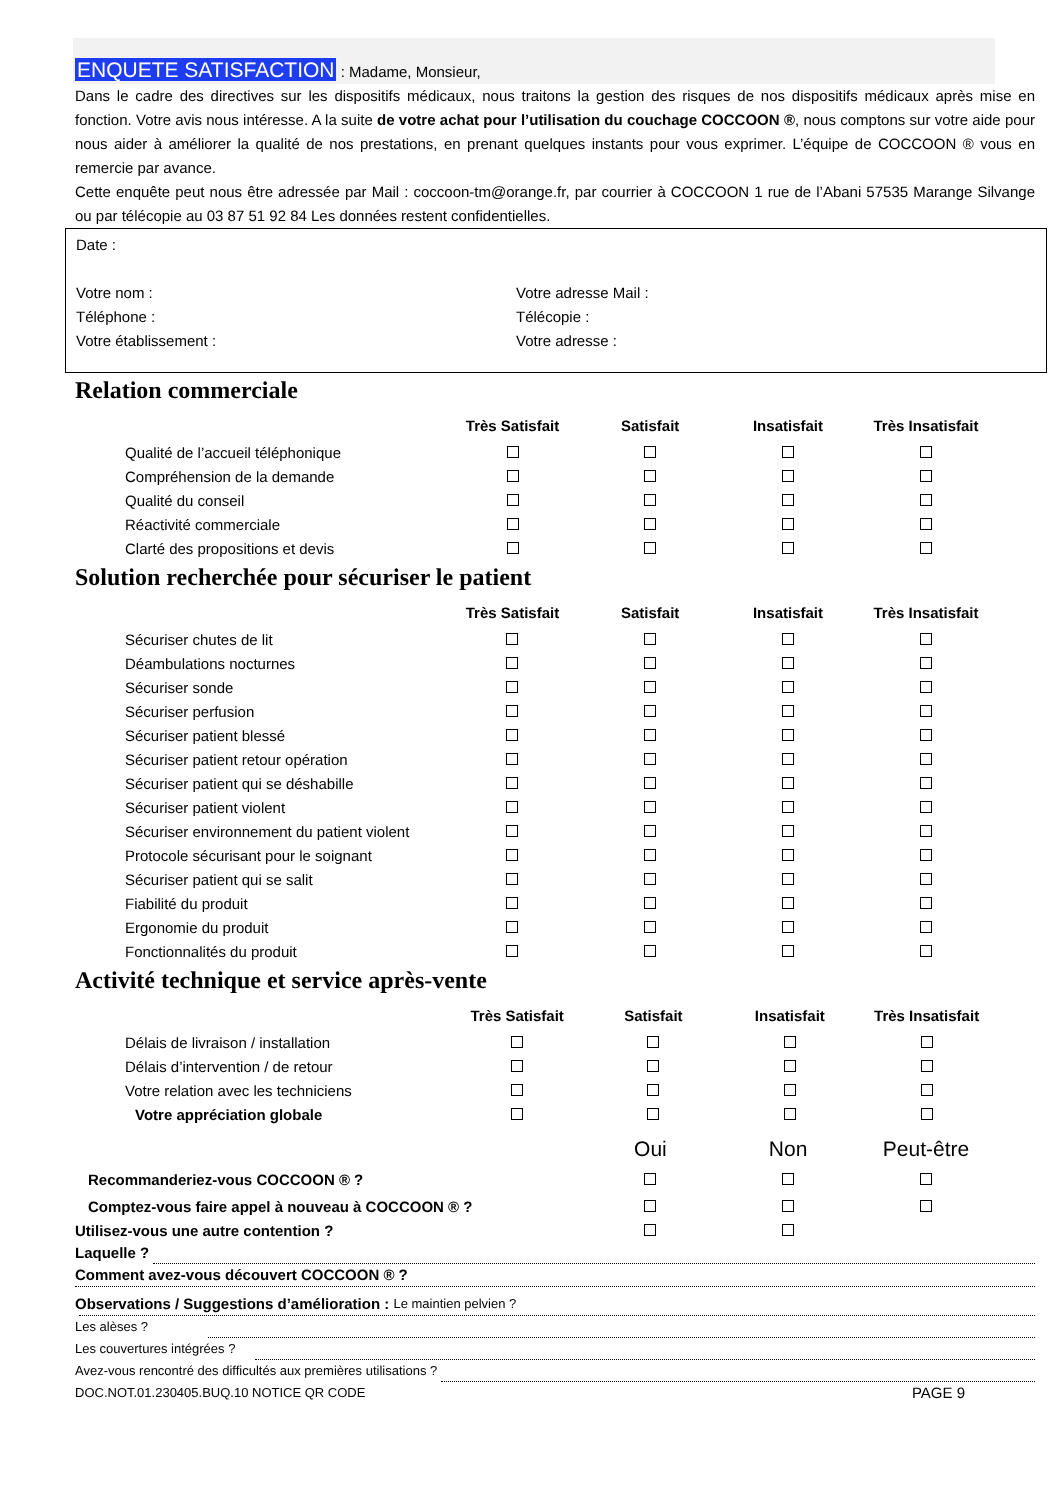ENQUETE SATISFACTION : Madame, Monsieur,
Dans le cadre des directives sur les dispositifs médicaux, nous traitons la gestion des risques de nos dispositifs médicaux après mise en fonction. Votre avis nous intéresse. A la suite de votre achat pour l’utilisation du couchage COCCOON ®, nous comptons sur votre aide pour nous aider à améliorer la qualité de nos prestations, en prenant quelques instants pour vous exprimer. L’équipe de COCCOON ® vous en remercie par avance.
Cette enquête peut nous être adressée par Mail : coccoon-tm@orange.fr, par courrier à COCCOON 1 rue de l’Abani 57535 Marange Silvange ou par télécopie au 03 87 51 92 84 Les données restent confidentielles.
Date :
Votre nom : Votre adresse Mail :
Téléphone : Télécopie :
Votre établissement : Votre adresse :
Relation commerciale
| | Très Satisfait | Satisfait | Insatisfait | Très Insatisfait |
| --- | --- | --- | --- | --- |
| Qualité de l’accueil téléphonique | | | | |
| Compréhension de la demande | | | | |
| Qualité du conseil | | | | |
| Réactivité commerciale | | | | |
| Clarté des propositions et devis | | | | |
Solution recherchée pour sécuriser le patient
| | Très Satisfait | Satisfait | Insatisfait | Très Insatisfait |
| --- | --- | --- | --- | --- |
| Sécuriser chutes de lit | | | | |
| Déambulations nocturnes | | | | |
| Sécuriser sonde | | | | |
| Sécuriser perfusion | | | | |
| Sécuriser patient blessé | | | | |
| Sécuriser patient retour opération | | | | |
| Sécuriser patient qui se déshabille | | | | |
| Sécuriser patient violent | | | | |
| Sécuriser environnement du patient violent | | | | |
| Protocole sécurisant pour le soignant | | | | |
| Sécuriser patient qui se salit | | | | |
| Fiabilité du produit | | | | |
| Ergonomie du produit | | | | |
| Fonctionnalités du produit | | | | |
Activité technique et service après-vente
| | Très Satisfait | Satisfait | Insatisfait | Très Insatisfait |
| --- | --- | --- | --- | --- |
| Délais de livraison / installation | | | | |
| Délais d’intervention / de retour | | | | |
| Votre relation avec les techniciens | | | | |
| Votre appréciation globale | | | | |
| | Oui | Non | Peut-être |
| --- | --- | --- | --- |
| Recommanderiez-vous COCCOON ® ? | | | |
| Comptez-vous faire appel à nouveau à COCCOON ® ? | | | |
| Utilisez-vous une autre contention ? | | | |
Laquelle ?
Comment avez-vous découvert COCCOON ® ?
Observations / Suggestions d’amélioration : Le maintien pelvien ?
Les alèses ?
Les couvertures intégrées ?
Avez-vous rencontré des difficultés aux premières utilisations ?
DOC.NOT.01.230405.BUQ.10 NOTICE QR CODE PAGE 9